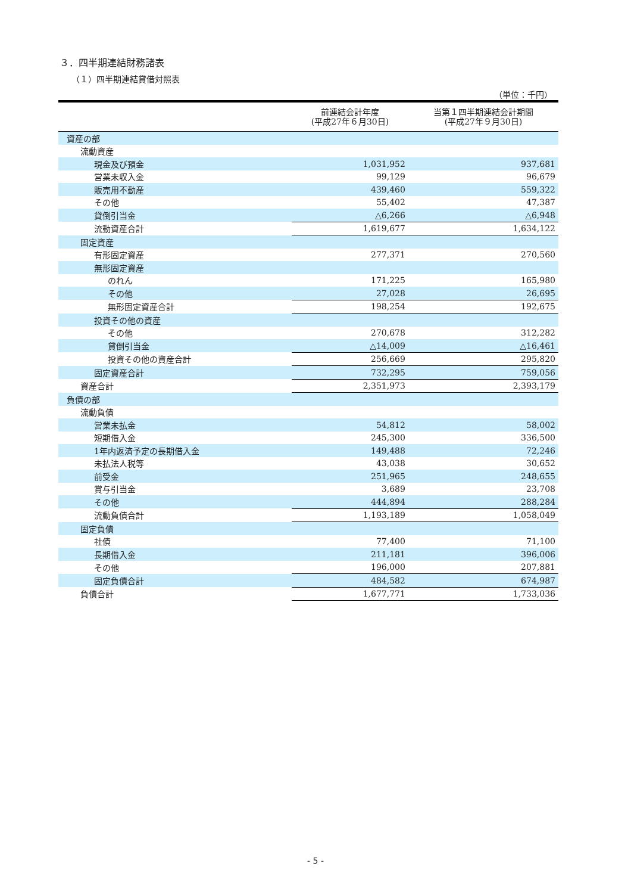３．四半期連結財務諸表
（１）四半期連結貸借対照表
（単位：千円）
| | 前連結会計年度 (平成27年６月30日) | 当第１四半期連結会計期間 (平成27年９月30日) |
| --- | --- | --- |
| 資産の部 | | |
| 流動資産 | | |
| 現金及び預金 | 1,031,952 | 937,681 |
| 営業未収入金 | 99,129 | 96,679 |
| 販売用不動産 | 439,460 | 559,322 |
| その他 | 55,402 | 47,387 |
| 貸倒引当金 | △6,266 | △6,948 |
| 流動資産合計 | 1,619,677 | 1,634,122 |
| 固定資産 | | |
| 有形固定資産 | 277,371 | 270,560 |
| 無形固定資産 | | |
| のれん | 171,225 | 165,980 |
| その他 | 27,028 | 26,695 |
| 無形固定資産合計 | 198,254 | 192,675 |
| 投資その他の資産 | | |
| その他 | 270,678 | 312,282 |
| 貸倒引当金 | △14,009 | △16,461 |
| 投資その他の資産合計 | 256,669 | 295,820 |
| 固定資産合計 | 732,295 | 759,056 |
| 資産合計 | 2,351,973 | 2,393,179 |
| 負債の部 | | |
| 流動負債 | | |
| 営業未払金 | 54,812 | 58,002 |
| 短期借入金 | 245,300 | 336,500 |
| 1年内返済予定の長期借入金 | 149,488 | 72,246 |
| 未払法人税等 | 43,038 | 30,652 |
| 前受金 | 251,965 | 248,655 |
| 賞与引当金 | 3,689 | 23,708 |
| その他 | 444,894 | 288,284 |
| 流動負債合計 | 1,193,189 | 1,058,049 |
| 固定負債 | | |
| 社債 | 77,400 | 71,100 |
| 長期借入金 | 211,181 | 396,006 |
| その他 | 196,000 | 207,881 |
| 固定負債合計 | 484,582 | 674,987 |
| 負債合計 | 1,677,771 | 1,733,036 |
- 5 -